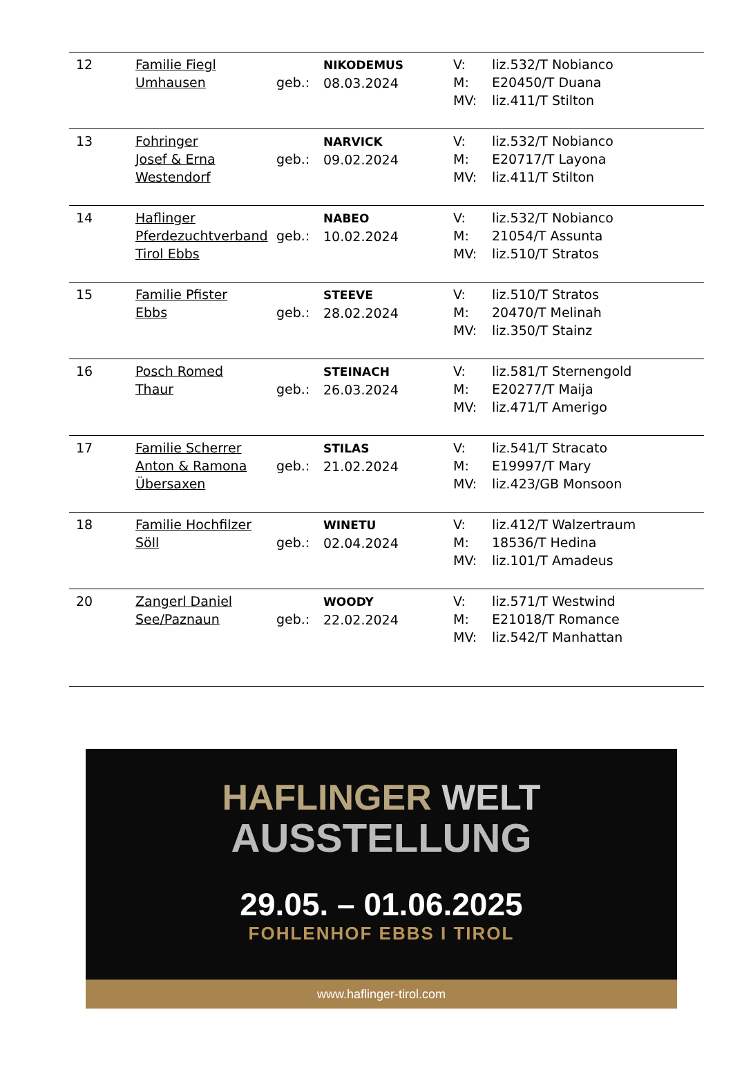| 12 | Familie Fiegl Umhausen | geb.: | NIKODEMUS 08.03.2024 | V: M: MV: | liz.532/T Nobianco E20450/T Duana liz.411/T Stilton |
| 13 | Fohringer Josef & Erna Westendorf | geb.: | NARVICK 09.02.2024 | V: M: MV: | liz.532/T Nobianco E20717/T Layona liz.411/T Stilton |
| 14 | Haflinger Pferdezuchtverband Tirol Ebbs | geb.: | NABEO 10.02.2024 | V: M: MV: | liz.532/T Nobianco 21054/T Assunta liz.510/T Stratos |
| 15 | Familie Pfister Ebbs | geb.: | STEEVE 28.02.2024 | V: M: MV: | liz.510/T Stratos 20470/T Melinah liz.350/T Stainz |
| 16 | Posch Romed Thaur | geb.: | STEINACH 26.03.2024 | V: M: MV: | liz.581/T Sternengold E20277/T Maija liz.471/T Amerigo |
| 17 | Familie Scherrer Anton & Ramona Übersaxen | geb.: | STILAS 21.02.2024 | V: M: MV: | liz.541/T Stracato E19997/T Mary liz.423/GB Monsoon |
| 18 | Familie Hochfilzer Söll | geb.: | WINETU 02.04.2024 | V: M: MV: | liz.412/T Walzertraum 18536/T Hedina liz.101/T Amadeus |
| 20 | Zangerl Daniel See/Paznaun | geb.: | WOODY 22.02.2024 | V: M: MV: | liz.571/T Westwind E21018/T Romance liz.542/T Manhattan |
HAFLINGER WELT
AUSSTELLUNG
29.05. – 01.06.2025
FOHLENHOF EBBS I TIROL
www.haflinger-tirol.com